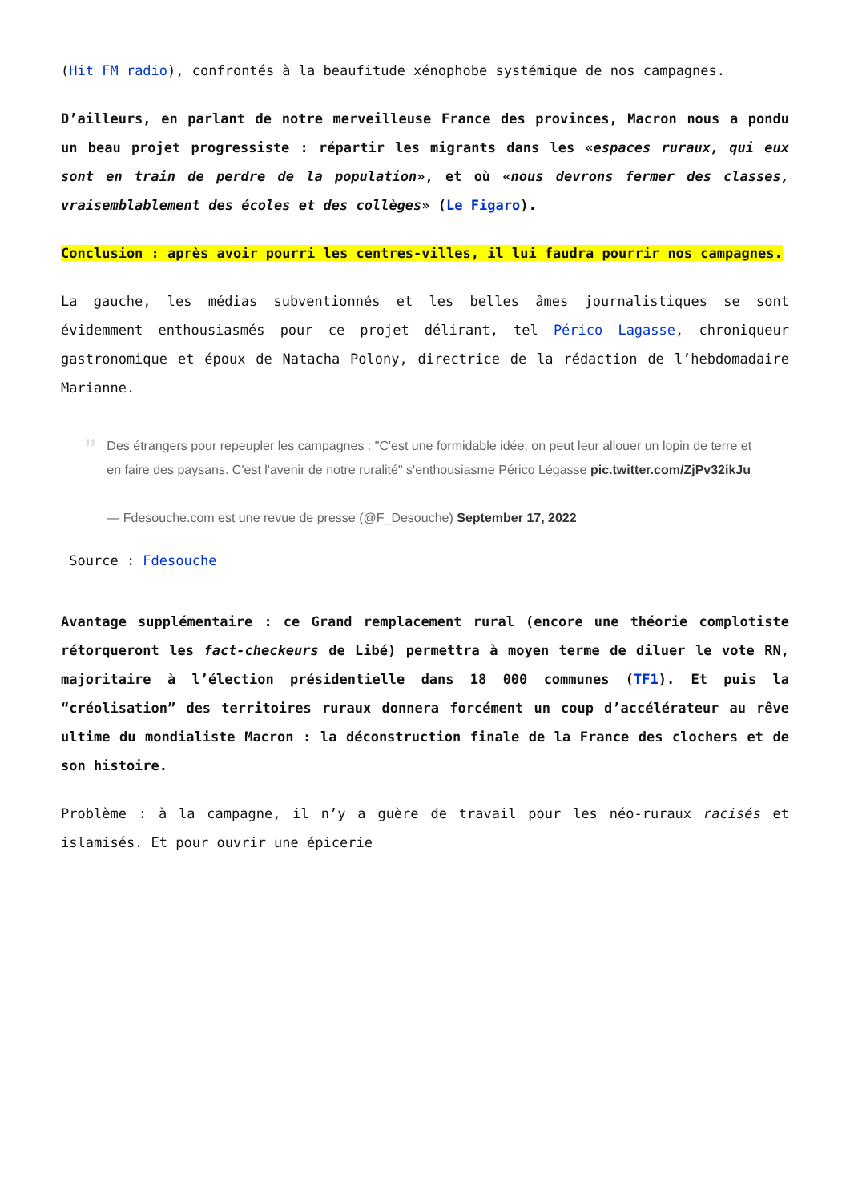(Hit FM radio), confrontés à la beaufitude xénophobe systémique de nos campagnes.
D’ailleurs, en parlant de notre merveilleuse France des provinces, Macron nous a pondu un beau projet progressiste : répartir les migrants dans les «espaces ruraux, qui eux sont en train de perdre de la population», et où «nous devrons fermer des classes, vraisemblablement des écoles et des collèges» (Le Figaro).
Conclusion : après avoir pourri les centres-villes, il lui faudra pourrir nos campagnes.
La gauche, les médias subventionnés et les belles âmes journalistiques se sont évidemment enthousiasmés pour ce projet délirant, tel Périco Lagasse, chroniqueur gastronomique et époux de Natacha Polony, directrice de la rédaction de l’hebdomadaire Marianne.
”
Des étrangers pour repeupler les campagnes : "C'est une formidable idée, on peut leur allouer un lopin de terre et en faire des paysans. C'est l'avenir de notre ruralité" s'enthousiasme Périco Légasse pic.twitter.com/ZjPv32ikJu
— Fdesouche.com est une revue de presse (@F_Desouche) September 17, 2022
Source : Fdesouche
Avantage supplémentaire : ce Grand remplacement rural (encore une théorie complotiste rétorqueront les fact-checkeurs de Libé) permettra à moyen terme de diluer le vote RN, majoritaire à l’élection présidentielle dans 18 000 communes (TF1). Et puis la “créolisation” des territoires ruraux donnera forcément un coup d’accélérateur au rêve ultime du mondialiste Macron : la déconstruction finale de la France des clochers et de son histoire.
Problème : à la campagne, il n’y a guère de travail pour les néo-ruraux racisés et islamisés. Et pour ouvrir une épicerie